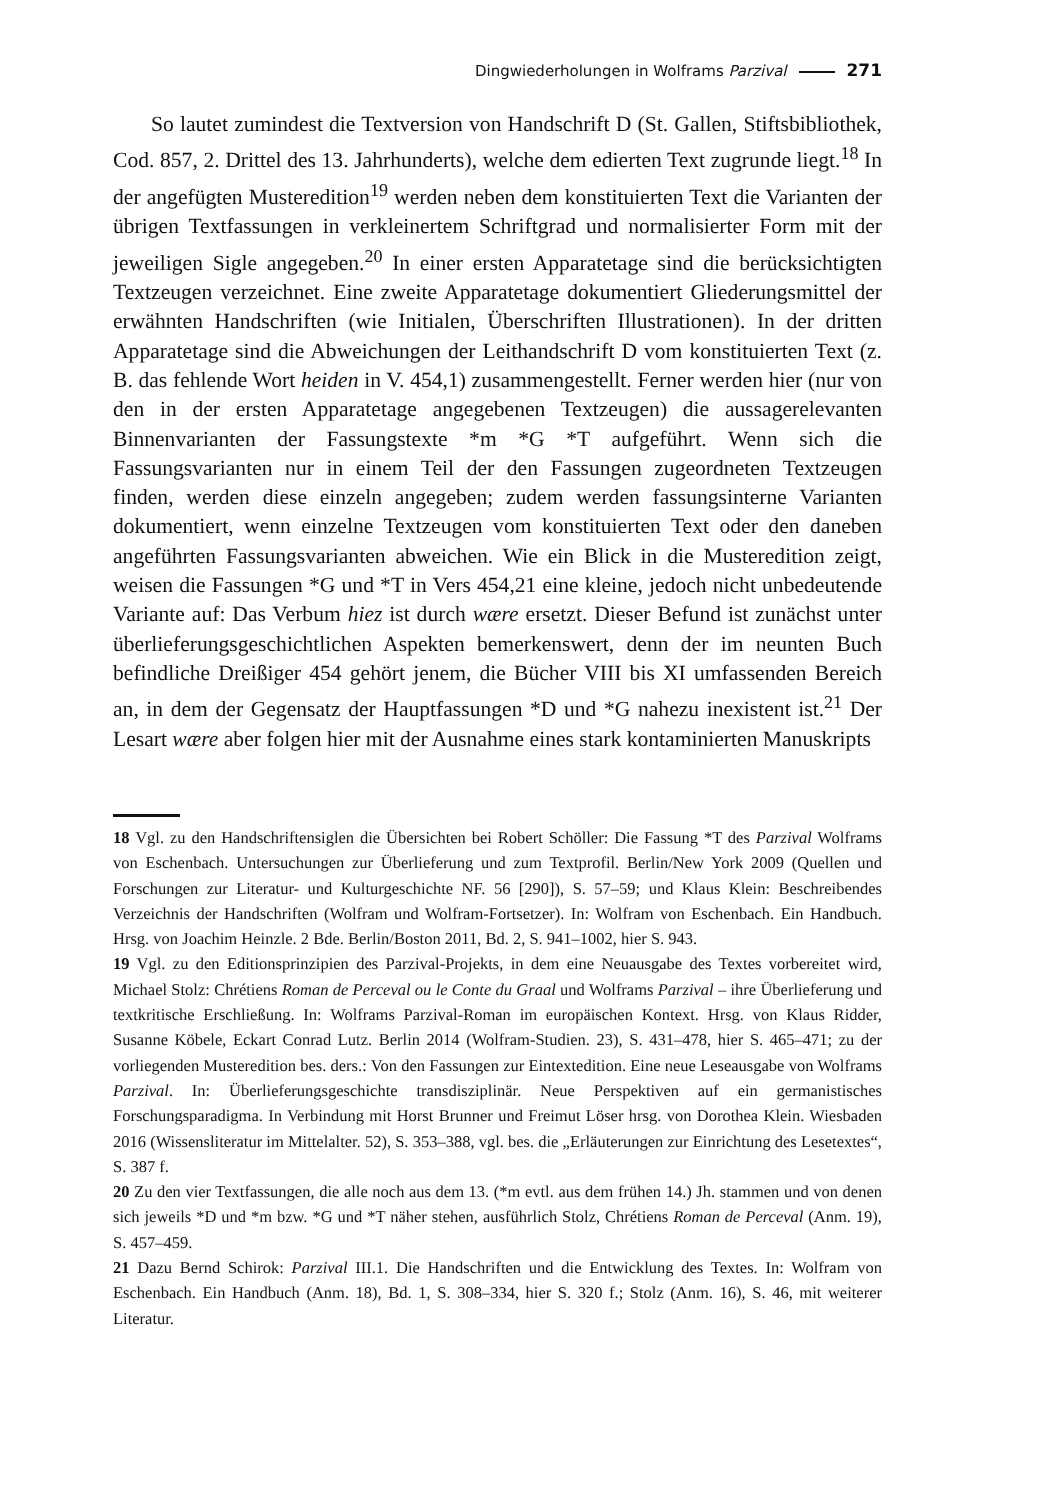Dingwiederholungen in Wolframs Parzival 271
So lautet zumindest die Textversion von Handschrift D (St. Gallen, Stiftsbibliothek, Cod. 857, 2. Drittel des 13. Jahrhunderts), welche dem edierten Text zugrunde liegt.<sup>18</sup> In der angefügten Musteredition<sup>19</sup> werden neben dem konstituierten Text die Varianten der übrigen Textfassungen in verkleinertem Schriftgrad und normalisierter Form mit der jeweiligen Sigle angegeben.<sup>20</sup> In einer ersten Apparatetage sind die berücksichtigten Textzeugen verzeichnet. Eine zweite Apparatetage dokumentiert Gliederungsmittel der erwähnten Handschriften (wie Initialen, Überschriften Illustrationen). In der dritten Apparatetage sind die Abweichungen der Leithandschrift D vom konstituierten Text (z. B. das fehlende Wort heiden in V. 454,1) zusammengestellt. Ferner werden hier (nur von den in der ersten Apparatetage angegebenen Textzeugen) die aussagerelevanten Binnenvarianten der Fassungstexte *m *G *T aufgeführt. Wenn sich die Fassungsvarianten nur in einem Teil der den Fassungen zugeordneten Textzeugen finden, werden diese einzeln angegeben; zudem werden fassungsinterne Varianten dokumentiert, wenn einzelne Textzeugen vom konstituierten Text oder den daneben angeführten Fassungsvarianten abweichen. Wie ein Blick in die Musteredition zeigt, weisen die Fassungen *G und *T in Vers 454,21 eine kleine, jedoch nicht unbedeutende Variante auf: Das Verbum hiez ist durch wære ersetzt. Dieser Befund ist zunächst unter überlieferungsgeschichtlichen Aspekten bemerkenswert, denn der im neunten Buch befindliche Dreißiger 454 gehört jenem, die Bücher VIII bis XI umfassenden Bereich an, in dem der Gegensatz der Hauptfassungen *D und *G nahezu inexistent ist.<sup>21</sup> Der Lesart wære aber folgen hier mit der Ausnahme eines stark kontaminierten Manuskripts
18 Vgl. zu den Handschriftensiglen die Übersichten bei Robert Schöller: Die Fassung *T des Parzival Wolframs von Eschenbach. Untersuchungen zur Überlieferung und zum Textprofil. Berlin/New York 2009 (Quellen und Forschungen zur Literatur- und Kulturgeschichte NF. 56 [290]), S. 57–59; und Klaus Klein: Beschreibendes Verzeichnis der Handschriften (Wolfram und Wolfram-Fortsetzer). In: Wolfram von Eschenbach. Ein Handbuch. Hrsg. von Joachim Heinzle. 2 Bde. Berlin/Boston 2011, Bd. 2, S. 941–1002, hier S. 943.
19 Vgl. zu den Editionsprinzipien des Parzival-Projekts, in dem eine Neuausgabe des Textes vorbereitet wird, Michael Stolz: Chrétiens Roman de Perceval ou le Conte du Graal und Wolframs Parzival – ihre Überlieferung und textkritische Erschließung. In: Wolframs Parzival-Roman im europäischen Kontext. Hrsg. von Klaus Ridder, Susanne Köbele, Eckart Conrad Lutz. Berlin 2014 (Wolfram-Studien. 23), S. 431–478, hier S. 465–471; zu der vorliegenden Musteredition bes. ders.: Von den Fassungen zur Eintextedition. Eine neue Leseausgabe von Wolframs Parzival. In: Überlieferungsgeschichte transdisziplinär. Neue Perspektiven auf ein germanistisches Forschungsparadigma. In Verbindung mit Horst Brunner und Freimut Löser hrsg. von Dorothea Klein. Wiesbaden 2016 (Wissensliteratur im Mittelalter. 52), S. 353–388, vgl. bes. die „Erläuterungen zur Einrichtung des Lesetextes“, S. 387 f.
20 Zu den vier Textfassungen, die alle noch aus dem 13. (*m evtl. aus dem frühen 14.) Jh. stammen und von denen sich jeweils *D und *m bzw. *G und *T näher stehen, ausführlich Stolz, Chrétiens Roman de Perceval (Anm. 19), S. 457–459.
21 Dazu Bernd Schirok: Parzival III.1. Die Handschriften und die Entwicklung des Textes. In: Wolfram von Eschenbach. Ein Handbuch (Anm. 18), Bd. 1, S. 308–334, hier S. 320 f.; Stolz (Anm. 16), S. 46, mit weiterer Literatur.